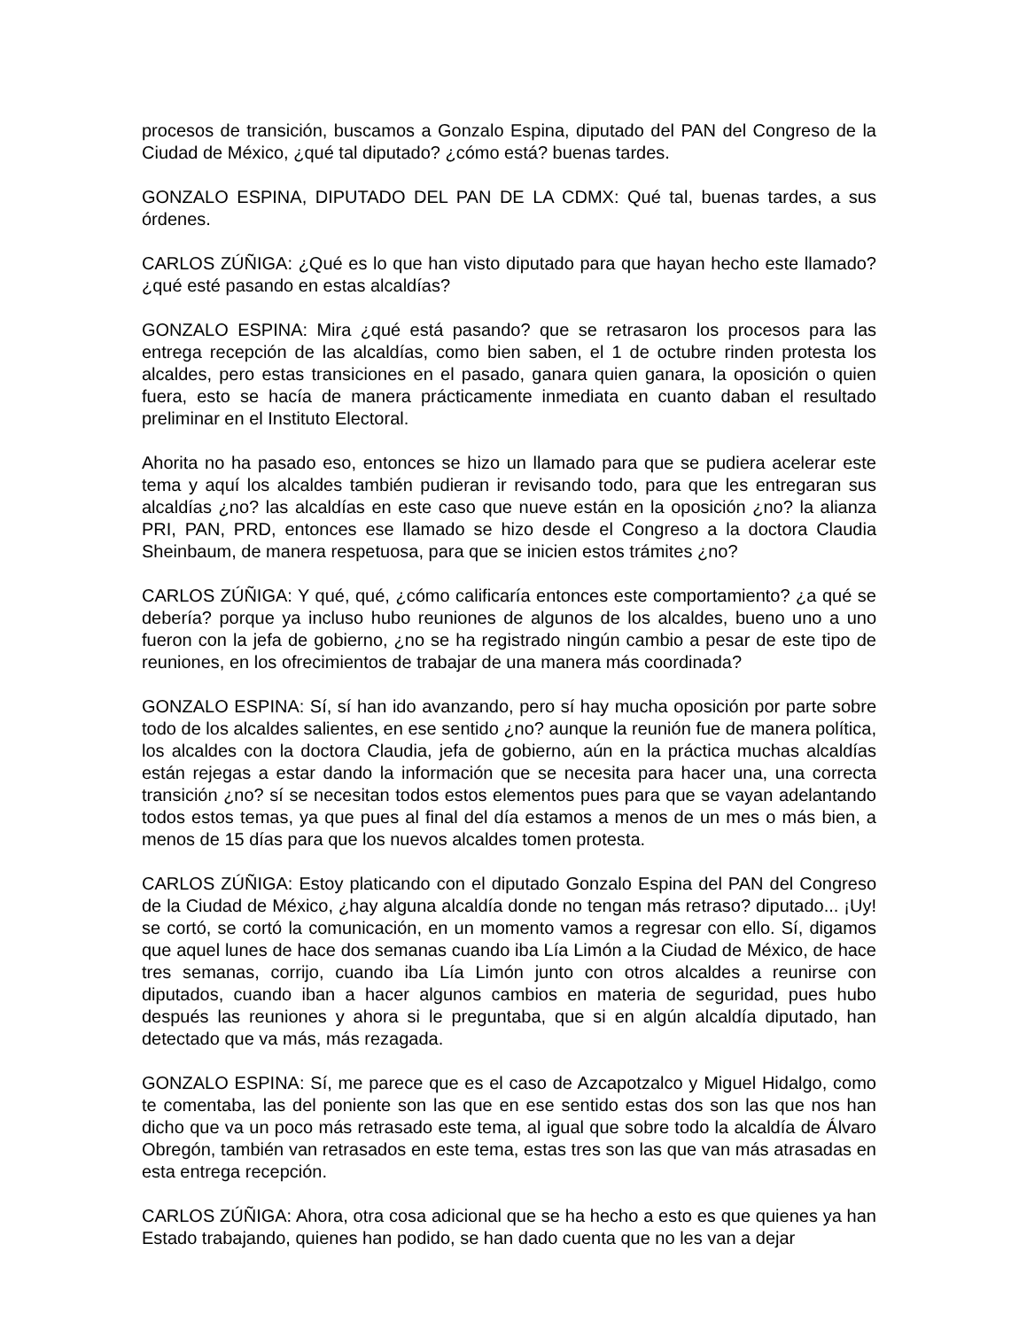procesos de transición, buscamos a Gonzalo Espina, diputado del PAN del Congreso de la Ciudad de México, ¿qué tal diputado? ¿cómo está? buenas tardes.
GONZALO ESPINA, DIPUTADO DEL PAN DE LA CDMX: Qué tal, buenas tardes, a sus órdenes.
CARLOS ZÚÑIGA: ¿Qué es lo que han visto diputado para que hayan hecho este llamado? ¿qué esté pasando en estas alcaldías?
GONZALO ESPINA: Mira ¿qué está pasando? que se retrasaron los procesos para las entrega recepción de las alcaldías, como bien saben, el 1 de octubre rinden protesta los alcaldes, pero estas transiciones en el pasado, ganara quien ganara, la oposición o quien fuera, esto se hacía de manera prácticamente inmediata en cuanto daban el resultado preliminar en el Instituto Electoral.
Ahorita no ha pasado eso, entonces se hizo un llamado para que se pudiera acelerar este tema y aquí los alcaldes también pudieran ir revisando todo, para que les entregaran sus alcaldías ¿no? las alcaldías en este caso que nueve están en la oposición ¿no? la alianza PRI, PAN, PRD, entonces ese llamado se hizo desde el Congreso a la doctora Claudia Sheinbaum, de manera respetuosa, para que se inicien estos trámites ¿no?
CARLOS ZÚÑIGA: Y qué, qué, ¿cómo calificaría entonces este comportamiento? ¿a qué se debería? porque ya incluso hubo reuniones de algunos de los alcaldes, bueno uno a uno fueron con la jefa de gobierno, ¿no se ha registrado ningún cambio a pesar de este tipo de reuniones, en los ofrecimientos de trabajar de una manera más coordinada?
GONZALO ESPINA: Sí, sí han ido avanzando, pero sí hay mucha oposición por parte sobre todo de los alcaldes salientes, en ese sentido ¿no? aunque la reunión fue de manera política, los alcaldes con la doctora Claudia, jefa de gobierno, aún en la práctica muchas alcaldías están rejegas a estar dando la información que se necesita para hacer una, una correcta transición ¿no? sí se necesitan todos estos elementos pues para que se vayan adelantando todos estos temas, ya que pues al final del día estamos a menos de un mes o más bien, a menos de 15 días para que los nuevos alcaldes tomen protesta.
CARLOS ZÚÑIGA: Estoy platicando con el diputado Gonzalo Espina del PAN del Congreso de la Ciudad de México, ¿hay alguna alcaldía donde no tengan más retraso? diputado... ¡Uy! se cortó, se cortó la comunicación, en un momento vamos a regresar con ello. Sí, digamos que aquel lunes de hace dos semanas cuando iba Lía Limón a la Ciudad de México, de hace tres semanas, corrijo, cuando iba Lía Limón junto con otros alcaldes a reunirse con diputados, cuando iban a hacer algunos cambios en materia de seguridad, pues hubo después las reuniones y ahora si le preguntaba, que si en algún alcaldía diputado, han detectado que va más, más rezagada.
GONZALO ESPINA: Sí, me parece que es el caso de Azcapotzalco y Miguel Hidalgo, como te comentaba, las del poniente son las que en ese sentido estas dos son las que nos han dicho que va un poco más retrasado este tema, al igual que sobre todo la alcaldía de Álvaro Obregón, también van retrasados en este tema, estas tres son las que van más atrasadas en esta entrega recepción.
CARLOS ZÚÑIGA: Ahora, otra cosa adicional que se ha hecho a esto es que quienes ya han Estado trabajando, quienes han podido, se han dado cuenta que no les van a dejar